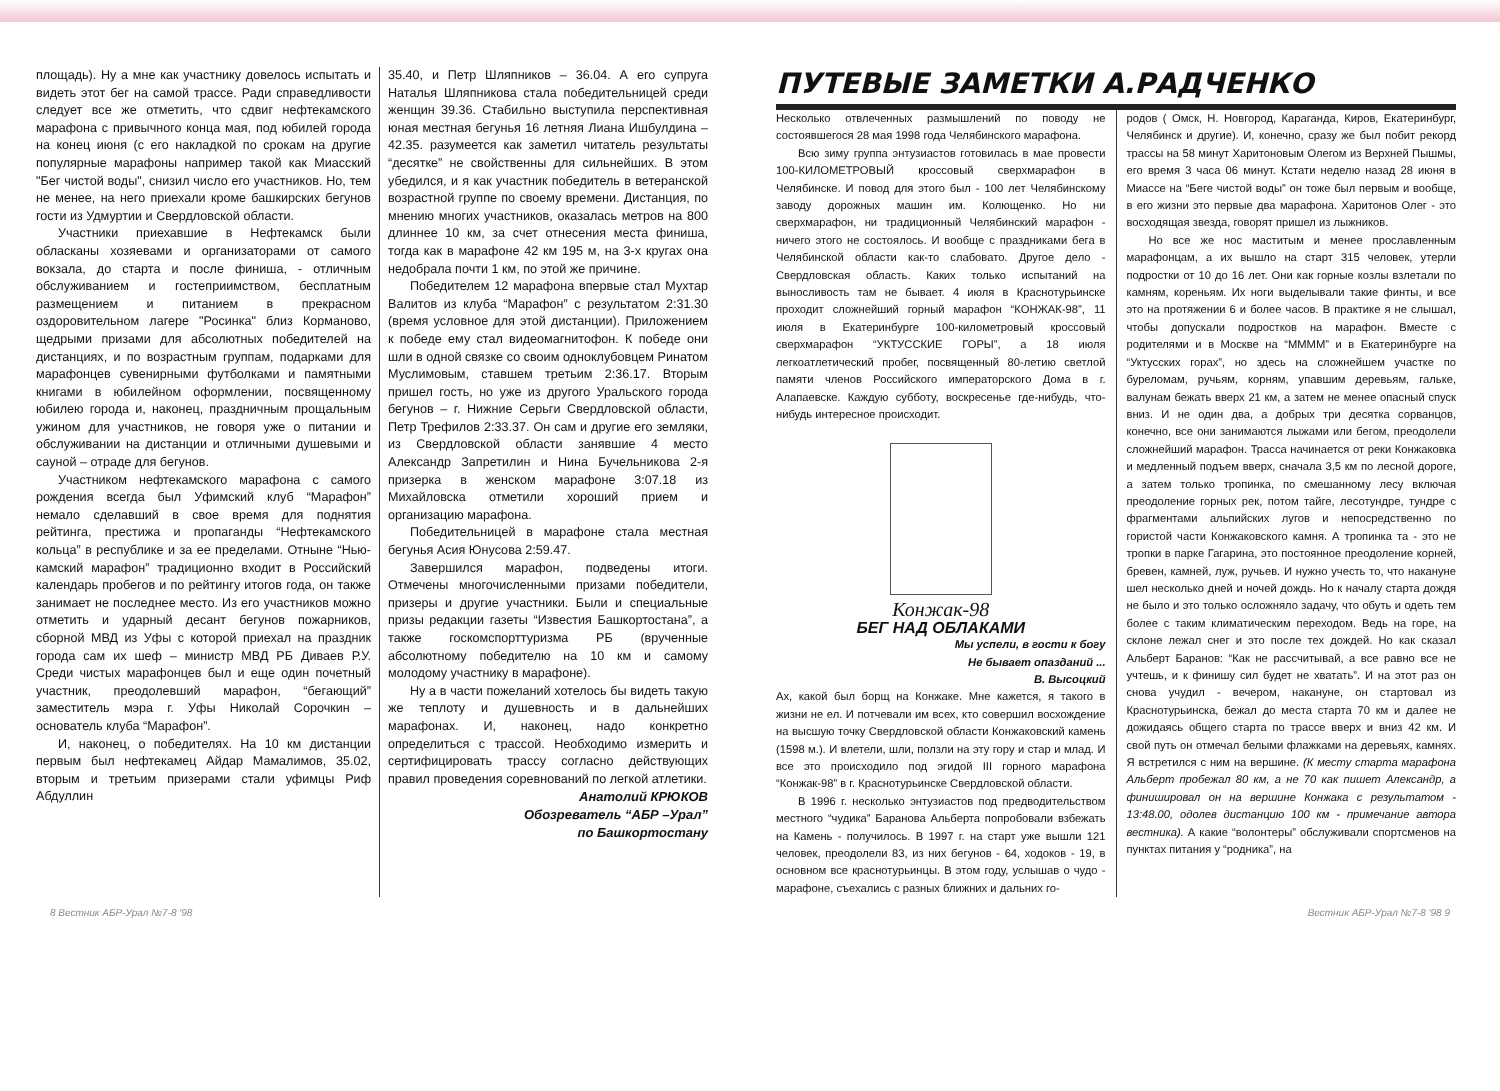площадь). Ну а мне как участнику довелось испытать и видеть этот бег на самой трассе. Ради справедливости следует все же отметить, что сдвиг нефтекамского марафона с привычного конца мая, под юбилей города на конец июня (с его накладкой по срокам на другие популярные марафоны например такой как Миасский "Бег чистой воды", снизил число его участников. Но, тем не менее, на него приехали кроме башкирских бегунов гости из Удмуртии и Свердловской области.
Участники приехавшие в Нефтекамск были обласканы хозяевами и организаторами от самого вокзала, до старта и после финиша, - отличным обслуживанием и гостеприимством, бесплатным размещением и питанием в прекрасном оздоровительном лагере "Росинка" близ Корманово, щедрыми призами для абсолютных победителей на дистанциях, и по возрастным группам, подарками для марафонцев сувенирными футболками и памятными книгами в юбилейном оформлении, посвященному юбилею города и, наконец, праздничным прощальным ужином для участников, не говоря уже о питании и обслуживании на дистанции и отличными душевыми и сауной – отраде для бегунов.
Участником нефтекамского марафона с самого рождения всегда был Уфимский клуб “Марафон” немало сделавший в свое время для поднятия рейтинга, престижа и пропаганды “Нефтекамского кольца” в республике и за ее пределами. Отныне “Нью-камский марафон” традиционно входит в Российский календарь пробегов и по рейтингу итогов года, он также занимает не последнее место. Из его участников можно отметить и ударный десант бегунов пожарников, сборной МВД из Уфы с которой приехал на праздник города сам их шеф – министр МВД РБ Диваев Р.У. Среди чистых марафонцев был и еще один почетный участник, преодолевший марафон, “бегающий” заместитель мэра г. Уфы Николай Сорочкин – основатель клуба “Марафон”.
И, наконец, о победителях. На 10 км дистанции первым был нефтекамец Айдар Мамалимов, 35.02, вторым и третьим призерами стали уфимцы Риф Абдуллин
35.40, и Петр Шляпников – 36.04. А его супруга Наталья Шляпникова стала победительницей среди женщин 39.36. Стабильно выступила перспективная юная местная бегунья 16 летняя Лиана Ишбулдина – 42.35. разумеется как заметил читатель результаты “десятке” не свойственны для сильнейших. В этом убедился, и я как участник победитель в ветеранской возрастной группе по своему времени. Дистанция, по мнению многих участников, оказалась метров на 800 длиннее 10 км, за счет отнесения места финиша, тогда как в марафоне 42 км 195 м, на 3-х кругах она недобрала почти 1 км, по этой же причине.
Победителем 12 марафона впервые стал Мухтар Валитов из клуба “Марафон” с результатом 2:31.30 (время условное для этой дистанции). Приложением к победе ему стал видеомагнитофон. К победе они шли в одной связке со своим одноклубовцем Ринатом Муслимовым, ставшем третьим 2:36.17. Вторым пришел гость, но уже из другого Уральского города бегунов – г. Нижние Серьги Свердловской области, Петр Трефилов 2:33.37. Он сам и другие его земляки, из Свердловской области занявшие 4 место Александр Запретилин и Нина Бучельникова 2-я призерка в женском марафоне 3:07.18 из Михайловска отметили хороший прием и организацию марафона.
Победительницей в марафоне стала местная бегунья Асия Юнусова 2:59.47.
Завершился марафон, подведены итоги. Отмечены многочисленными призами победители, призеры и другие участники. Были и специальные призы редакции газеты “Известия Башкортостана”, а также госкомспорттуризма РБ (врученные абсолютному победителю на 10 км и самому молодому участнику в марафоне).
Ну а в части пожеланий хотелось бы видеть такую же теплоту и душевность и в дальнейших марафонах. И, наконец, надо конкретно определиться с трассой. Необходимо измерить и сертифицировать трассу согласно действующих правил проведения соревнований по легкой атлетики.
Анатолий КРЮКОВ
Обозреватель “АБР –Урал”
по Башкортостану
ПУТЕВЫЕ ЗАМЕТКИ А.РАДЧЕНКО
Несколько отвлеченных размышлений по поводу не состоявшегося 28 мая 1998 года Челябинского марафона.
Всю зиму группа энтузиастов готовилась в мае провести 100-КИЛОМЕТРОВЫЙ кроссовый сверхмарафон в Челябинске. И повод для этого был - 100 лет Челябинскому заводу дорожных машин им. Колющенко. Но ни сверхмарафон, ни традиционный Челябинский марафон - ничего этого не состоялось. И вообще с праздниками бега в Челябинской области как-то слабовато. Другое дело - Свердловская область. Каких только испытаний на выносливость там не бывает. 4 июля в Краснотурьинске проходит сложнейший горный марафон “КОНЖАК-98”, 11 июля в Екатеринбурге 100-километровый кроссовый сверхмарафон “УКТУССКИЕ ГОРЫ”, а 18 июля легкоатлетический пробег, посвященный 80-летию светлой памяти членов Российского императорского Дома в г. Алапаевске. Каждую субботу, воскресенье где-нибудь, что-нибудь интересное происходит.
Конжак-98
БЕГ НАД ОБЛАКАМИ
Мы успели, в гости к богу
Не бывает опазданий ...
В. Высоцкий
Ах, какой был борщ на Конжаке. Мне кажется, я такого в жизни не ел. И потчевали им всех, кто совершил восхождение на высшую точку Свердловской области Конжаковский камень (1598 м.). И влетели, шли, ползли на эту гору и стар и млад. И все это происходило под эгидой III горного марафона “Конжак-98” в г. Краснотурьинске Свердловской области.
В 1996 г. несколько энтузиастов под предводительством местного “чудика” Баранова Альберта попробовали взбежать на Камень - получилось. В 1997 г. на старт уже вышли 121 человек, преодолели 83, из них бегунов - 64, ходоков - 19, в основном все краснотурьинцы. В этом году, услышав о чудо - марафоне, съехались с разных ближних и дальних го-
родов ( Омск, Н. Новгород, Караганда, Киров, Екатеринбург, Челябинск и другие). И, конечно, сразу же был побит рекорд трассы на 58 минут Харитоновым Олегом из Верхней Пышмы, его время 3 часа 06 минут. Кстати неделю назад 28 июня в Миассе на “Беге чистой воды” он тоже был первым и вообще, в его жизни это первые два марафона. Харитонов Олег - это восходящая звезда, говорят пришел из лыжников.
Но все же нос маститым и менее прославленным марафонцам, а их вышло на старт 315 человек, утерли подростки от 10 до 16 лет. Они как горные козлы взлетали по камням, кореньям. Их ноги выделывали такие финты, и все это на протяжении 6 и более часов. В практике я не слышал, чтобы допускали подростков на марафон. Вместе с родителями и в Москве на “ММММ” и в Екатеринбурге на “Уктусских горах”, но здесь на сложнейшем участке по буреломам, ручьям, корням, упавшим деревьям, гальке, валунам бежать вверх 21 км, а затем не менее опасный спуск вниз. И не один два, а добрых три десятка сорванцов, конечно, все они занимаются лыжами или бегом, преодолели сложнейший марафон. Трасса начинается от реки Конжаковка и медленный подъем вверх, сначала 3,5 км по лесной дороге, а затем только тропинка, по смешанному лесу включая преодоление горных рек, потом тайге, лесотундре, тундре с фрагментами альпийских лугов и непосредственно по гористой части Конжаковского камня. А тропинка та - это не тропки в парке Гагарина, это постоянное преодоление корней, бревен, камней, луж, ручьев. И нужно учесть то, что накануне шел несколько дней и ночей дождь. Но к началу старта дождя не было и это только осложняло задачу, что обуть и одеть тем более с таким климатическим переходом. Ведь на горе, на склоне лежал снег и это после тех дождей. Но как сказал Альберт Баранов: “Как не рассчитывай, а все равно все не учтешь, и к финишу сил будет не хватать”. И на этот раз он снова учудил - вечером, накануне, он стартовал из Краснотурьинска, бежал до места старта 70 км и далее не дожидаясь общего старта по трассе вверх и вниз 42 км. И свой путь он отмечал белыми флажками на деревьях, камнях. Я встретился с ним на вершине. (К месту старта марафона Альберт пробежал 80 км, а не 70 как пишет Александр, а финишировал он на вершине Конжака с результатом - 13:48.00, одолев дистанцию 100 км - примечание автора вестника). А какие “волонтеры” обслуживали спортсменов на пунктах питания у “родника”, на
8 Вестник АБР-Урал №7-8 '98 Вестник АБР-Урал №7-8 '98 9